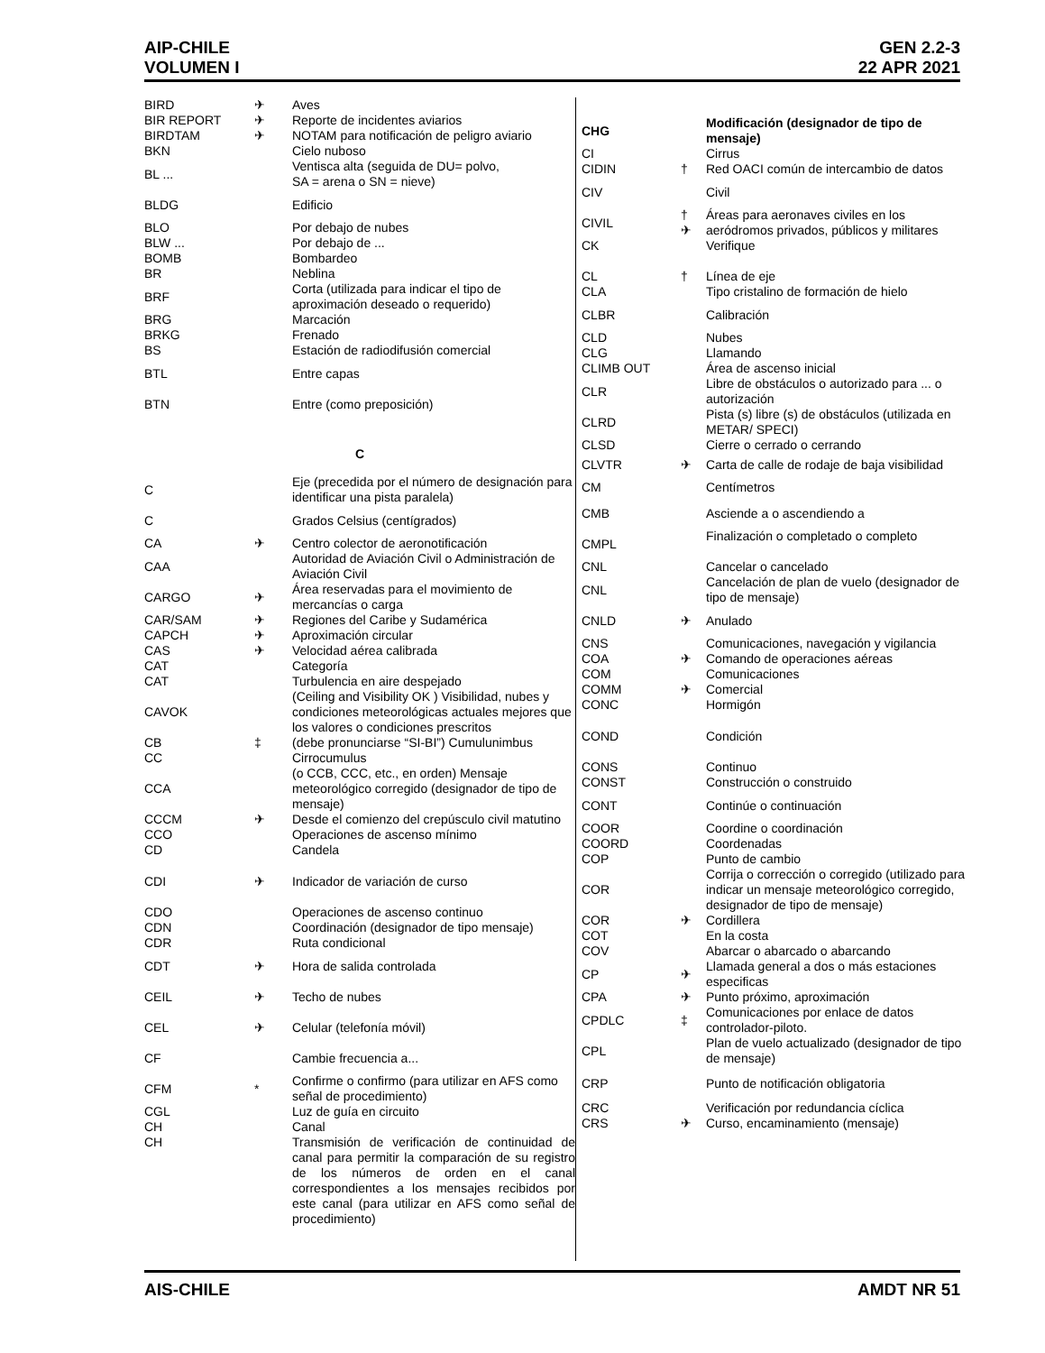AIP-CHILE
VOLUMEN I
GEN 2.2-3
22 APR 2021
| BIRD | ✈ | Aves |
| BIR REPORT | ✈ | Reporte de incidentes aviarios |
| BIRDTAM | ✈ | NOTAM para notificación de peligro aviario |
| BKN | | Cielo nuboso |
| BL ... | | Ventisca alta (seguida de DU= polvo, SA = arena o SN = nieve) |
| BLDG | | Edificio |
| BLO | | Por debajo de nubes |
| BLW ... | | Por debajo de ... |
| BOMB | | Bombardeo |
| BR | | Neblina |
| BRF | | Corta (utilizada para indicar el tipo de aproximación deseado o requerido) |
| BRG | | Marcación |
| BRKG | | Frenado |
| BS | | Estación de radiodifusión comercial |
| BTL | | Entre capas |
| BTN | | Entre (como preposición) |
| C | | |
| C | | Eje (precedida por el número de designación para identificar una pista paralela) |
| C | | Grados Celsius (centígrados) |
| CA | ✈ | Centro colector de aeronotificación |
| CAA | | Autoridad de Aviación Civil o Administración de Aviación Civil |
| CARGO | ✈ | Área reservadas para el movimiento de mercancías o carga |
| CAR/SAM | ✈ | Regiones del Caribe y Sudamérica |
| CAPCH | ✈ | Aproximación circular |
| CAS | ✈ | Velocidad aérea calibrada |
| CAT | | Categoría |
| CAT | | Turbulencia en aire despejado |
| CAVOK | | (Ceiling and Visibility OK ) Visibilidad, nubes y condiciones meteorológicas actuales mejores que los valores o condiciones prescritos |
| CB | ‡ | (debe pronunciarse “SI-BI”) Cumulunimbus |
| CC | | Cirrocumulus |
| CCA | | (o CCB, CCC, etc., en orden) Mensaje meteorológico corregido (designador de tipo de mensaje) |
| CCCM | ✈ | Desde el comienzo del crepúsculo civil matutino |
| CCO | | Operaciones de ascenso mínimo |
| CD | | Candela |
| CDI | ✈ | Indicador de variación de curso |
| CDO | | Operaciones de ascenso continuo |
| CDN | | Coordinación (designador de tipo mensaje) |
| CDR | | Ruta condicional |
| CDT | ✈ | Hora de salida controlada |
| CEIL | ✈ | Techo de nubes |
| CEL | ✈ | Celular (telefonía móvil) |
| CF | | Cambie frecuencia a... |
| CFM | * | Confirme o confirmo (para utilizar en AFS como señal de procedimiento) |
| CGL | | Luz de guía en circuito |
| CH | | Canal |
| CH | | Transmisión de verificación de continuidad de canal para permitir la comparación de su registro de los números de orden en el canal correspondientes a los mensajes recibidos por este canal (para utilizar en AFS como señal de procedimiento) |
| CHG | | Modificación (designador de tipo de mensaje) |
| CI | | Cirrus |
| CIDIN | † | Red OACI común de intercambio de datos |
| CIV | | Civil |
| CIVIL | † ✈ | Áreas para aeronaves civiles en los aeródromos privados, públicos y militares |
| CK | | Verifique |
| CL | † | Línea de eje |
| CLA | | Tipo cristalino de formación de hielo |
| CLBR | | Calibración |
| CLD | | Nubes |
| CLG | | Llamando |
| CLIMB OUT | | Área de ascenso inicial |
| CLR | | Libre de obstáculos o autorizado para ... o autorización |
| CLRD | | Pista (s) libre (s) de obstáculos (utilizada en METAR/ SPECI) |
| CLSD | | Cierre o cerrado o cerrando |
| CLVTR | ✈ | Carta de calle de rodaje de baja visibilidad |
| CM | | Centímetros |
| CMB | | Asciende a o ascendiendo a |
| CMPL | | Finalización o completado o completo |
| CNL | | Cancelar o cancelado |
| CNL | | Cancelación de plan de vuelo (designador de tipo de mensaje) |
| CNLD | ✈ | Anulado |
| CNS | | Comunicaciones, navegación y vigilancia |
| COA | ✈ | Comando de operaciones aéreas |
| COM | | Comunicaciones |
| COMM | ✈ | Comercial |
| CONC | | Hormigón |
| COND | | Condición |
| CONS | | Continuo |
| CONST | | Construcción o construido |
| CONT | | Continúe o continuación |
| COOR | | Coordine o coordinación |
| COORD | | Coordenadas |
| COP | | Punto de cambio |
| COR | | Corrija o corrección o corregido (utilizado para indicar un mensaje meteorológico corregido, designador de tipo de mensaje) |
| COR | ✈ | Cordillera |
| COT | | En la costa |
| COV | | Abarcar o abarcado o abarcando |
| CP | ✈ | Llamada general a dos o más estaciones especificas |
| CPA | ✈ | Punto próximo, aproximación |
| CPDLC | ‡ | Comunicaciones por enlace de datos controlador-piloto. |
| CPL | | Plan de vuelo actualizado (designador de tipo de mensaje) |
| CRP | | Punto de notificación obligatoria |
| CRC | | Verificación por redundancia cíclica |
| CRS | ✈ | Curso, encaminamiento (mensaje) |
AIS-CHILE AMDT NR 51